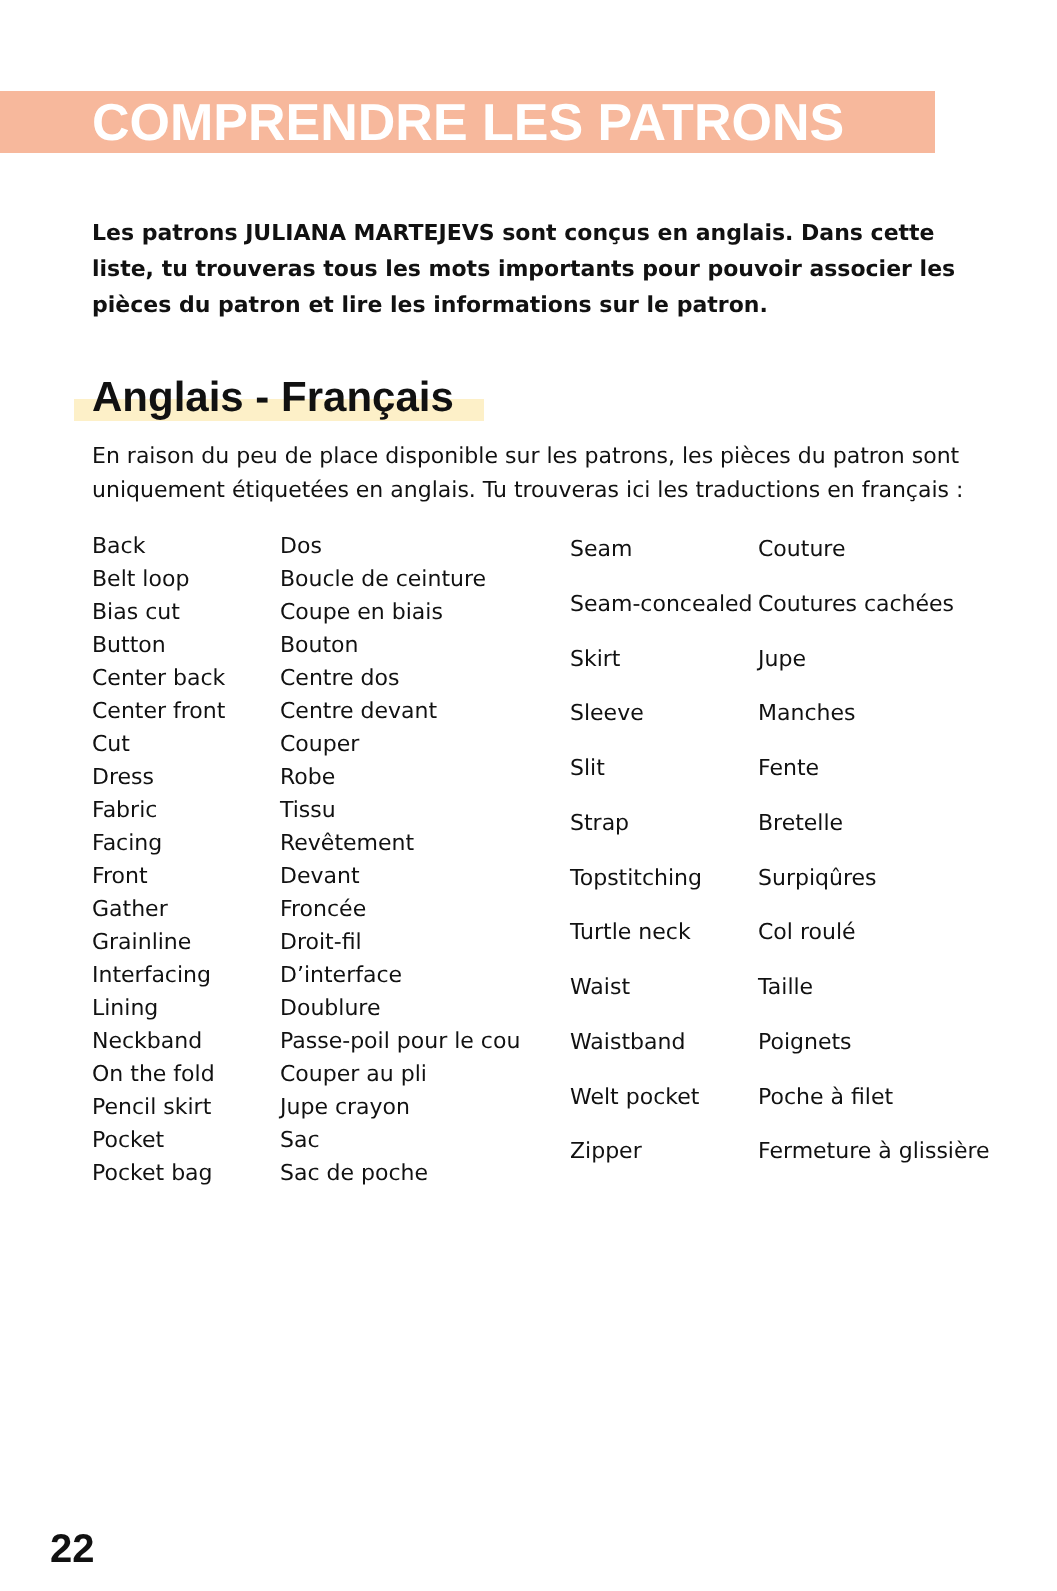COMPRENDRE LES PATRONS
Les patrons JULIANA MARTEJEVS sont conçus en anglais. Dans cette liste, tu trouveras tous les mots importants pour pouvoir associer les pièces du patron et lire les informations sur le patron.
Anglais - Français
En raison du peu de place disponible sur les patrons, les pièces du patron sont uniquement étiquetées en anglais. Tu trouveras ici les traductions en français :
| Back | Dos |
| Belt loop | Boucle de ceinture |
| Bias cut | Coupe en biais |
| Button | Bouton |
| Center back | Centre dos |
| Center front | Centre devant |
| Cut | Couper |
| Dress | Robe |
| Fabric | Tissu |
| Facing | Revêtement |
| Front | Devant |
| Gather | Froncée |
| Grainline | Droit-fil |
| Interfacing | D’interface |
| Lining | Doublure |
| Neckband | Passe-poil pour le cou |
| On the fold | Couper au pli |
| Pencil skirt | Jupe crayon |
| Pocket | Sac |
| Pocket bag | Sac de poche |
| Seam | Couture |
| Seam-concealed | Coutures cachées |
| Skirt | Jupe |
| Sleeve | Manches |
| Slit | Fente |
| Strap | Bretelle |
| Topstitching | Surpiqûres |
| Turtle neck | Col roulé |
| Waist | Taille |
| Waistband | Poignets |
| Welt pocket | Poche à filet |
| Zipper | Fermeture à glissière |
22